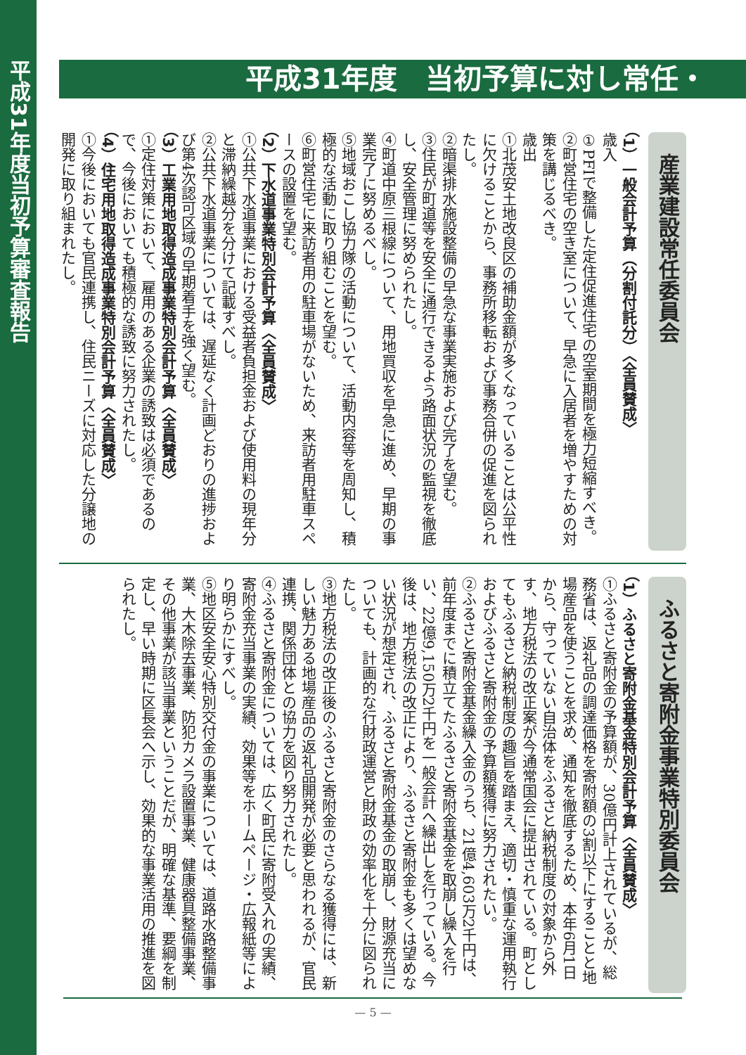平成31年度当初予算審査報告
平成31年度　当初予算に対し常任・
産業建設常任委員会
（1）一般会計予算（分割付託分）〈全員賛成〉
歳入
①PFIで整備した定住促進住宅の空室期間を極力短縮すべき。
②町営住宅の空き室について、早急に入居者を増やすための対策を講じるべき。
歳出
①北茂安土地改良区の補助金額が多くなっていることは公平性に欠けることから、事務所移転および事務合併の促進を図られたし。
②暗渠排水施設整備の早急な事業実施および完了を望む。
③住民が町道等を安全に通行できるよう路面状況の監視を徹底し、安全管理に努められたし。
④町道中原三根線について、用地買収を早急に進め、早期の事業完了に努めるべし。
⑤地域おこし協力隊の活動について、活動内容等を周知し、積極的な活動に取り組むことを望む。
⑥町営住宅に来訪者用の駐車場がないため、来訪者用駐車スペースの設置を望む。
（2）下水道事業特別会計予算〈全員賛成〉
①公共下水道事業における受益者負担金および使用料の現年分と滞納繰越分を分けて記載すべし。
②公共下水道事業については、遅延なく計画どおりの進捗および第4次認可区域の早期着手を強く望む。
（3）工業用地取得造成事業特別会計予算〈全員賛成〉
①定住対策において、雇用のある企業の誘致は必須であるので、今後においても積極的な誘致に努力されたし。
（4）住宅用地取得造成事業特別会計予算〈全員賛成〉
①今後においても官民連携し、住民ニーズに対応した分譲地の開発に取り組まれたし。
ふるさと寄附金事業特別委員会
（1）ふるさと寄附金基金特別会計予算〈全員賛成〉
①ふるさと寄附金の予算額が、30億円計上されているが、総務省は、返礼品の調達価格を寄附額の3割以下にすることと地場産品を使うことを求め、通知を徹底するため、本年6月1日から、守っていない自治体をふるさと納税制度の対象から外す、地方税法の改正案が今通常国会に提出されている。町としてもふるさと納税制度の趣旨を踏まえ、適切・慎重な運用執行およびふるさと寄附金の予算額獲得に努力されたい。
②ふるさと寄附金基金繰入金のうち、21億4,603万2千円は、前年度までに積立てたふるさと寄附金基金を取崩し繰入を行い、22億9,150万2千円を一般会計へ繰出しを行っている。今後は、地方税法の改正により、ふるさと寄附金も多くは望めない状況が想定され、ふるさと寄附金基金の取崩し、財源充当についても、計画的な行財政運営と財政の効率化を十分に図られたし。
③地方税法の改正後のふるさと寄附金のさらなる獲得には、新しい魅力ある地場産品の返礼品開発が必要と思われるが、官民連携、関係団体との協力を図り努力されたし。
④ふるさと寄附金については、広く町民に寄附受入れの実績、寄附金充当事業の実績、効果等をホームページ・広報紙等により明らかにすべし。
⑤地区安全安心特別交付金の事業については、道路水路整備事業、大木除去事業、防犯カメラ設置事業、健康器具整備事業、その他事業が該当事業ということだが、明確な基準、要綱を制定し、早い時期に区長会へ示し、効果的な事業活用の推進を図られたし。
— 5 —